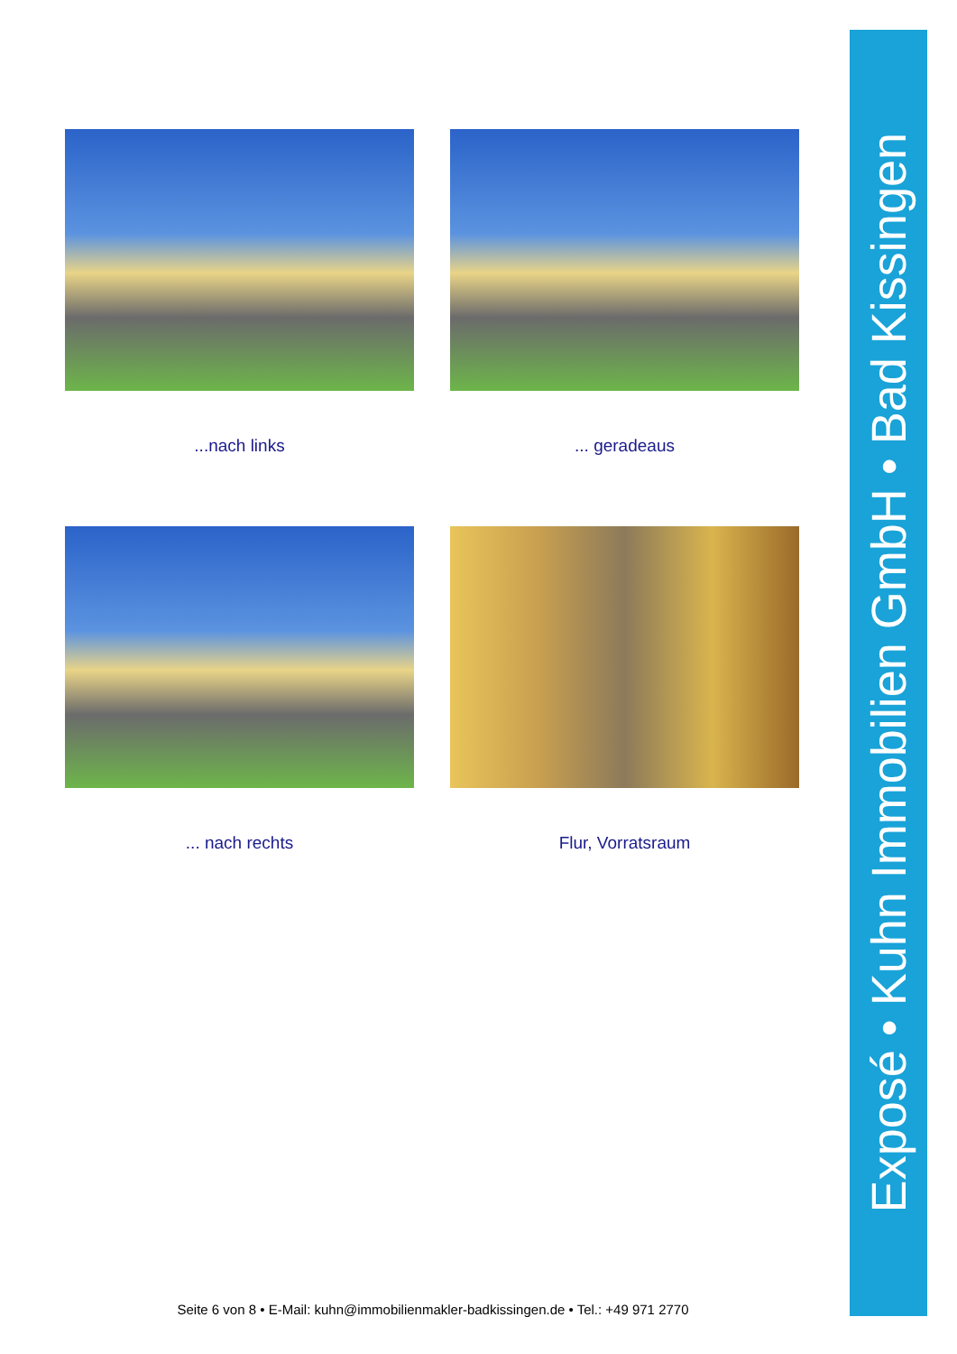...nach links
... geradeaus
... nach rechts
Flur, Vorratsraum
Exposé • Kuhn Immobilien GmbH • Bad Kissingen
Seite 6 von 8 • E-Mail: kuhn@immobilienmakler-badkissingen.de • Tel.: +49 971 2770